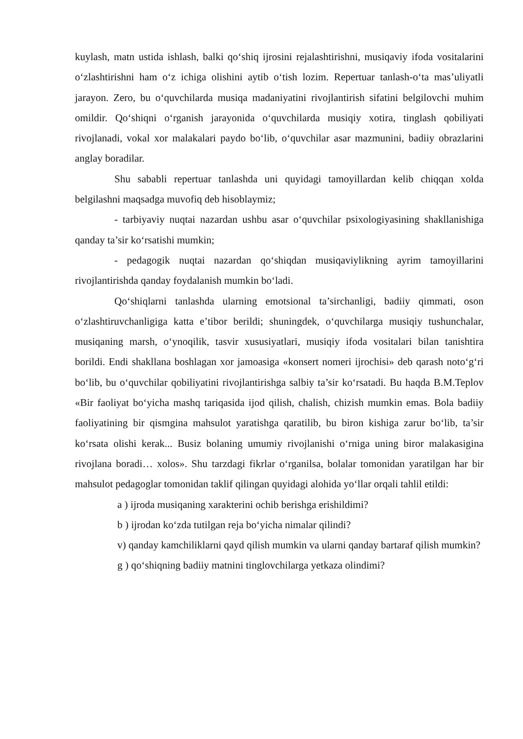kuylash, matn ustida ishlash, balki qo‘shiq ijrosini rejalashtirishni, musiqaviy ifoda vositalarini o‘zlashtirishni ham o‘z ichiga olishini aytib o‘tish lozim. Repertuar tanlash-o‘ta mas’uliyatli jarayon. Zero, bu o‘quvchilarda musiqa madaniyatini rivojlantirish sifatini belgilovchi muhim omildir. Qo‘shiqni o‘rganish jarayonida o‘quvchilarda musiqiy xotira, tinglash qobiliyati rivojlanadi, vokal xor malakalari paydo bo‘lib, o‘quvchilar asar mazmunini, badiiy obrazlarini anglay boradilar.
Shu sababli repertuar tanlashda uni quyidagi tamoyillardan kelib chiqqan xolda belgilashni maqsadga muvofiq deb hisoblaymiz;
- tarbiyaviy nuqtai nazardan ushbu asar o‘quvchilar psixologiyasining shakllanishiga qanday ta’sir ko‘rsatishi mumkin;
- pedagogik nuqtai nazardan qo‘shiqdan musiqaviylikning ayrim tamoyillarini rivojlantirishda qanday foydalanish mumkin bo‘ladi.
Qo‘shiqlarni tanlashda ularning emotsional ta’sirchanligi, badiiy qimmati, oson o‘zlashtiruvchanligiga katta e’tibor berildi; shuningdek, o‘quvchilarga musiqiy tushunchalar, musiqaning marsh, o‘ynoqilik, tasvir xususiyatlari, musiqiy ifoda vositalari bilan tanishtira borildi. Endi shakllana boshlagan xor jamoasiga «konsert nomeri ijrochisi» deb qarash noto‘g‘ri bo‘lib, bu o‘quvchilar qobiliyatini rivojlantirishga salbiy ta’sir ko‘rsatadi. Bu haqda B.M.Teplov «Bir faoliyat bo‘yicha mashq tariqasida ijod qilish, chalish, chizish mumkin emas. Bola badiiy faoliyatining bir qismgina mahsulot yaratishga qaratilib, bu biron kishiga zarur bo‘lib, ta’sir ko‘rsata olishi kerak... Busiz bolaning umumiy rivojlanishi o‘rniga uning biror malakasigina rivojlana boradi… xolos». Shu tarzdagi fikrlar o‘rganilsa, bolalar tomonidan yaratilgan har bir mahsulot pedagoglar tomonidan taklif qilingan quyidagi alohida yo‘llar orqali tahlil etildi:
a ) ijroda musiqaning xarakterini ochib berishga erishildimi?
b ) ijrodan ko‘zda tutilgan reja bo‘yicha nimalar qilindi?
v) qanday kamchiliklarni qayd qilish mumkin va ularni qanday bartaraf qilish mumkin?
g ) qo‘shiqning badiiy matnini tinglovchilarga yetkaza olindimi?